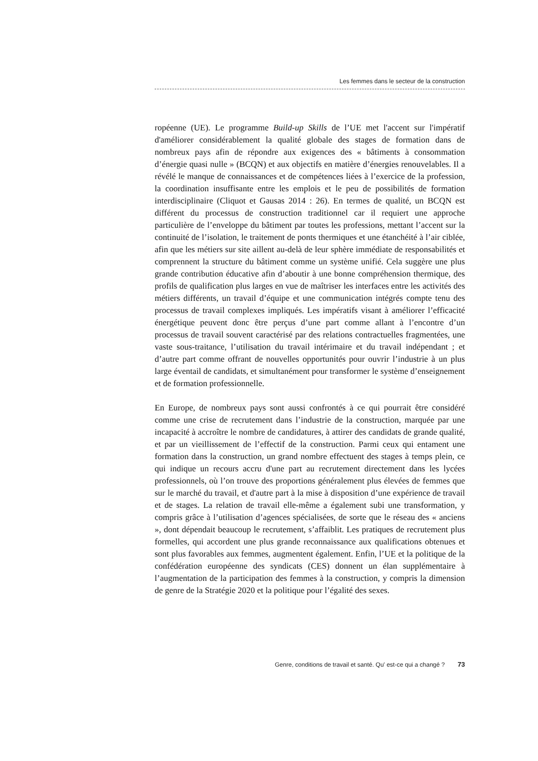Les femmes dans le secteur de la construction
ropéenne (UE). Le programme Build-up Skills de l’UE met l'accent sur l'impératif d'améliorer considérablement la qualité globale des stages de formation dans de nombreux pays afin de répondre aux exigences des « bâtiments à consommation d’énergie quasi nulle » (BCQN) et aux objectifs en matière d’énergies renouvelables. Il a révélé le manque de connaissances et de compétences liées à l’exercice de la profession, la coordination insuffisante entre les emplois et le peu de possibilités de formation interdisciplinaire (Cliquot et Gausas 2014 : 26). En termes de qualité, un BCQN est différent du processus de construction traditionnel car il requiert une approche particulière de l’enveloppe du bâtiment par toutes les professions, mettant l’accent sur la continuité de l’isolation, le traitement de ponts thermiques et une étanchéité à l’air ciblée, afin que les métiers sur site aillent au-delà de leur sphère immédiate de responsabilités et comprennent la structure du bâtiment comme un système unifié. Cela suggère une plus grande contribution éducative afin d’aboutir à une bonne compréhension thermique, des profils de qualification plus larges en vue de maîtriser les interfaces entre les activités des métiers différents, un travail d’équipe et une communication intégrés compte tenu des processus de travail complexes impliqués. Les impératifs visant à améliorer l’efficacité énergétique peuvent donc être perçus d’une part comme allant à l’encontre d’un processus de travail souvent caractérisé par des relations contractuelles fragmentées, une vaste sous-traitance, l’utilisation du travail intérimaire et du travail indépendant ; et d’autre part comme offrant de nouvelles opportunités pour ouvrir l’industrie à un plus large éventail de candidats, et simultanément pour transformer le système d’enseignement et de formation professionnelle.
En Europe, de nombreux pays sont aussi confrontés à ce qui pourrait être considéré comme une crise de recrutement dans l’industrie de la construction, marquée par une incapacité à accroître le nombre de candidatures, à attirer des candidats de grande qualité, et par un vieillissement de l’effectif de la construction. Parmi ceux qui entament une formation dans la construction, un grand nombre effectuent des stages à temps plein, ce qui indique un recours accru d'une part au recrutement directement dans les lycées professionnels, où l’on trouve des proportions généralement plus élevées de femmes que sur le marché du travail, et d'autre part à la mise à disposition d’une expérience de travail et de stages. La relation de travail elle-même a également subi une transformation, y compris grâce à l’utilisation d’agences spécialisées, de sorte que le réseau des « anciens », dont dépendait beaucoup le recrutement, s’affaiblit. Les pratiques de recrutement plus formelles, qui accordent une plus grande reconnaissance aux qualifications obtenues et sont plus favorables aux femmes, augmentent également. Enfin, l’UE et la politique de la confédération européenne des syndicats (CES) donnent un élan supplémentaire à l’augmentation de la participation des femmes à la construction, y compris la dimension de genre de la Stratégie 2020 et la politique pour l’égalité des sexes.
Genre, conditions de travail et santé. Qu' est-ce qui a changé ? 73